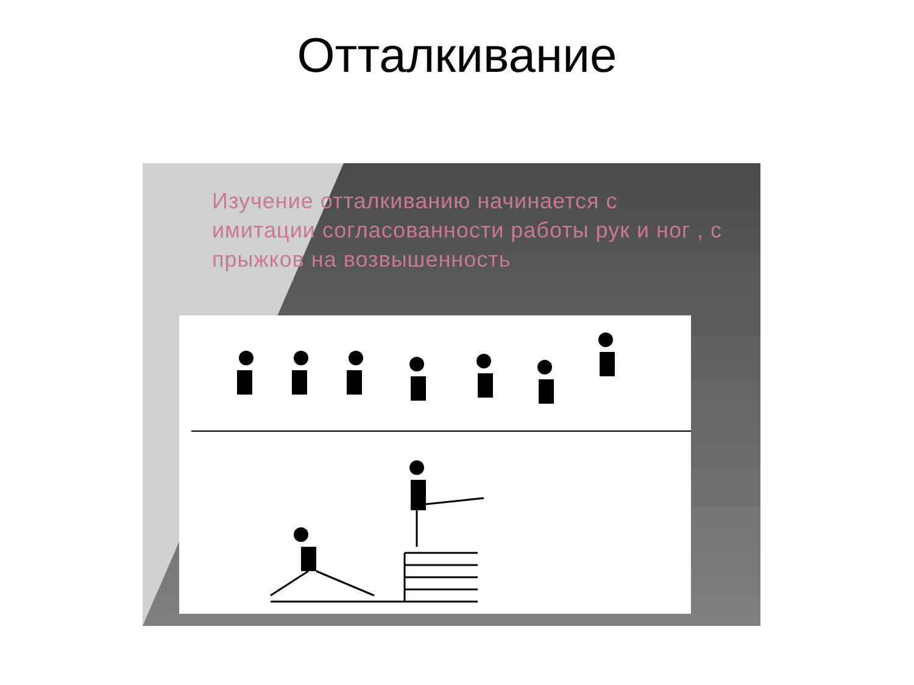Отталкивание
Изучение отталкиванию начинается с имитации согласованности работы рук и ног , с прыжков на возвышенность